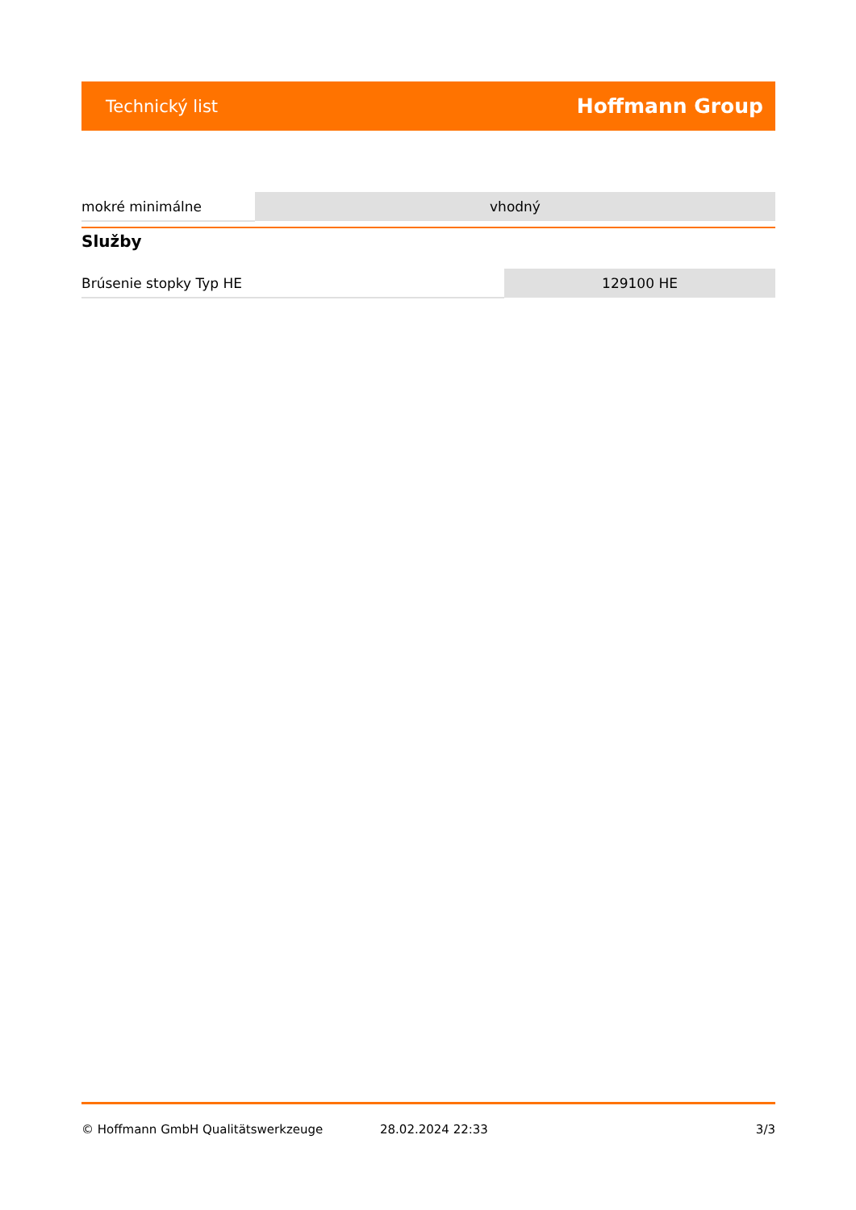Technický list Hoffmann Group
| mokré minimálne | vhodný |
Služby
| Brúsenie stopky Typ HE | 129100 HE |
© Hoffmann GmbH Qualitätswerkzeuge 28.02.2024 22:33 3/3